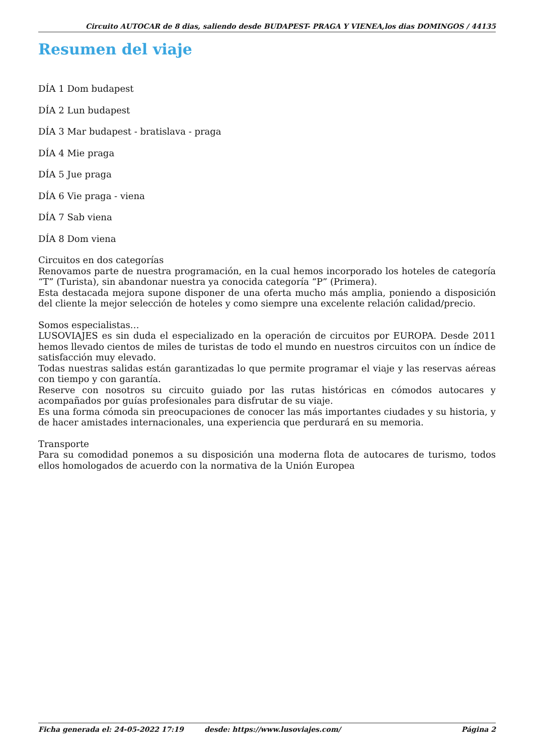Circuito AUTOCAR de 8 dias, saliendo desde BUDAPEST- PRAGA Y VIENEA,los dias DOMINGOS / 44135
Resumen del viaje
DÍA 1 Dom budapest
DÍA 2 Lun budapest
DÍA 3 Mar budapest - bratislava - praga
DÍA 4 Mie praga
DÍA 5 Jue praga
DÍA 6 Vie praga - viena
DÍA 7 Sab viena
DÍA 8 Dom viena
Circuitos en dos categorías
Renovamos parte de nuestra programación, en la cual hemos incorporado los hoteles de categoría “T” (Turista), sin abandonar nuestra ya conocida categoría “P” (Primera).
Esta destacada mejora supone disponer de una oferta mucho más amplia, poniendo a disposición del cliente la mejor selección de hoteles y como siempre una excelente relación calidad/precio.
Somos especialistas…
LUSOVIAJES es sin duda el especializado en la operación de circuitos por EUROPA. Desde 2011 hemos llevado cientos de miles de turistas de todo el mundo en nuestros circuitos con un índice de satisfacción muy elevado.
Todas nuestras salidas están garantizadas lo que permite programar el viaje y las reservas aéreas con tiempo y con garantía.
Reserve con nosotros su circuito guiado por las rutas históricas en cómodos autocares y acompañados por guías profesionales para disfrutar de su viaje.
Es una forma cómoda sin preocupaciones de conocer las más importantes ciudades y su historia, y de hacer amistades internacionales, una experiencia que perdurará en su memoria.
Transporte
Para su comodidad ponemos a su disposición una moderna flota de autocares de turismo, todos ellos homologados de acuerdo con la normativa de la Unión Europea
Ficha generada el: 24-05-2022 17:19 desde: https://www.lusoviajes.com/ Página 2